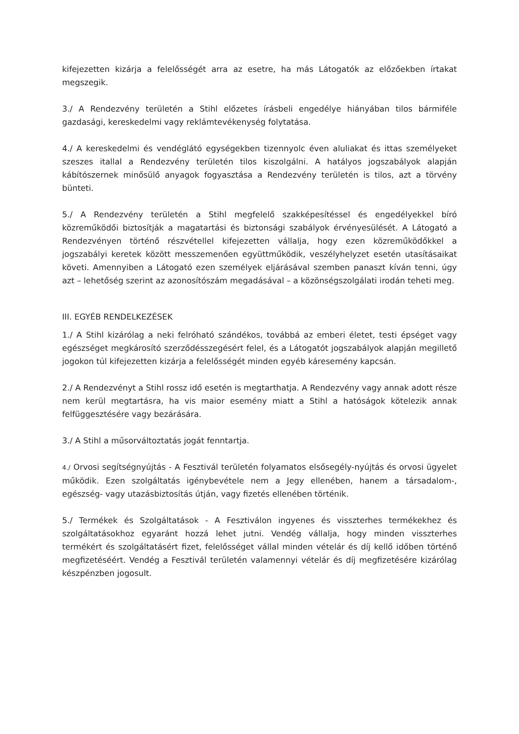kifejezetten kizárja a felelősségét arra az esetre, ha más Látogatók az előzőekben írtakat megszegik.
3./ A Rendezvény területén a Stihl előzetes írásbeli engedélye hiányában tilos bármiféle gazdasági, kereskedelmi vagy reklámtevékenység folytatása.
4./ A kereskedelmi és vendéglátó egységekben tizennyolc éven aluliakat és ittas személyeket szeszes itallal a Rendezvény területén tilos kiszolgálni. A hatályos jogszabályok alapján kábítószernek minősülő anyagok fogyasztása a Rendezvény területén is tilos, azt a törvény bünteti.
5./ A Rendezvény területén a Stihl megfelelő szakképesítéssel és engedélyekkel bíró közreműködői biztosítják a magatartási és biztonsági szabályok érvényesülését. A Látogató a Rendezvényen történő részvétellel kifejezetten vállalja, hogy ezen közreműködőkkel a jogszabályi keretek között messzemenően együttműködik, veszélyhelyzet esetén utasításaikat követi. Amennyiben a Látogató ezen személyek eljárásával szemben panaszt kíván tenni, úgy azt – lehetőség szerint az azonosítószám megadásával – a közönségszolgálati irodán teheti meg.
III. EGYÉB RENDELKEZÉSEK
1./ A Stihl kizárólag a neki felróható szándékos, továbbá az emberi életet, testi épséget vagy egészséget megkárosító szerződésszegésért felel, és a Látogatót jogszabályok alapján megillető jogokon túl kifejezetten kizárja a felelősségét minden egyéb káresemény kapcsán.
2./ A Rendezvényt a Stihl rossz idő esetén is megtarthatja. A Rendezvény vagy annak adott része nem kerül megtartásra, ha vis maior esemény miatt a Stihl a hatóságok kötelezik annak felfüggesztésére vagy bezárására.
3./ A Stihl a műsorváltoztatás jogát fenntartja.
4./ Orvosi segítségnyújtás - A Fesztivál területén folyamatos elsősegély-nyújtás és orvosi ügyelet működik. Ezen szolgáltatás igénybevétele nem a Jegy ellenében, hanem a társadalom-, egészség- vagy utazásbiztosítás útján, vagy fizetés ellenében történik.
5./ Termékek és Szolgáltatások - A Fesztiválon ingyenes és visszterhes termékekhez és szolgáltatásokhoz egyaránt hozzá lehet jutni. Vendég vállalja, hogy minden visszterhes termékért és szolgáltatásért fizet, felelősséget vállal minden vételár és díj kellő időben történő megfizetéséért. Vendég a Fesztivál területén valamennyi vételár és díj megfizetésére kizárólag készpénzben jogosult.